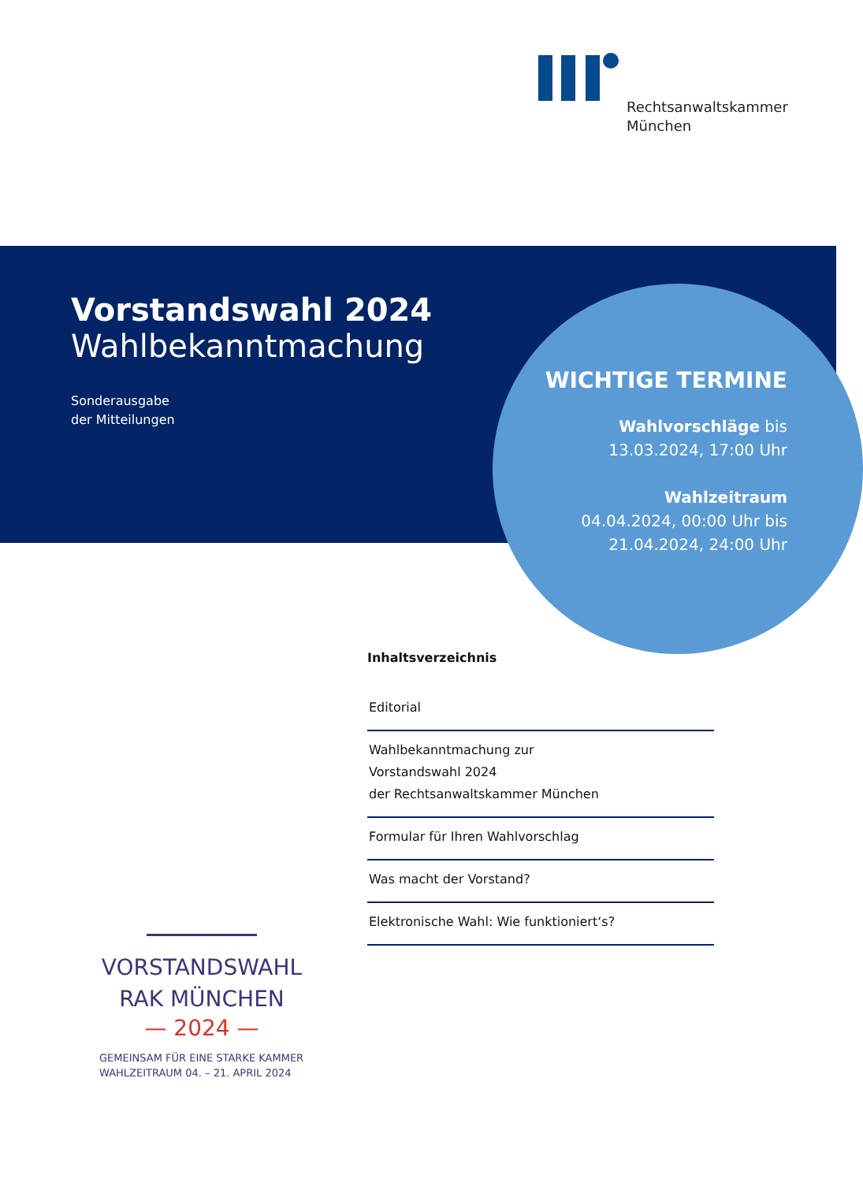Rechtsanwaltskammer
München
Vorstandswahl 2024
Wahlbekanntmachung
Sonderausgabe
der Mitteilungen
WICHTIGE TERMINE
Wahlvorschläge bis
13.03.2024, 17:00 Uhr
Wahlzeitraum
04.04.2024, 00:00 Uhr bis
21.04.2024, 24:00 Uhr
Inhaltsverzeichnis
Editorial
Wahlbekanntmachung zur
Vorstandswahl 2024
der Rechtsanwaltskammer München
Formular für Ihren Wahlvorschlag
Was macht der Vorstand?
Elektronische Wahl: Wie funktioniert‘s?
VORSTANDSWAHL
RAK MÜNCHEN
— 2024 —
GEMEINSAM FÜR EINE STARKE KAMMER
WAHLZEITRAUM 04. – 21. APRIL 2024